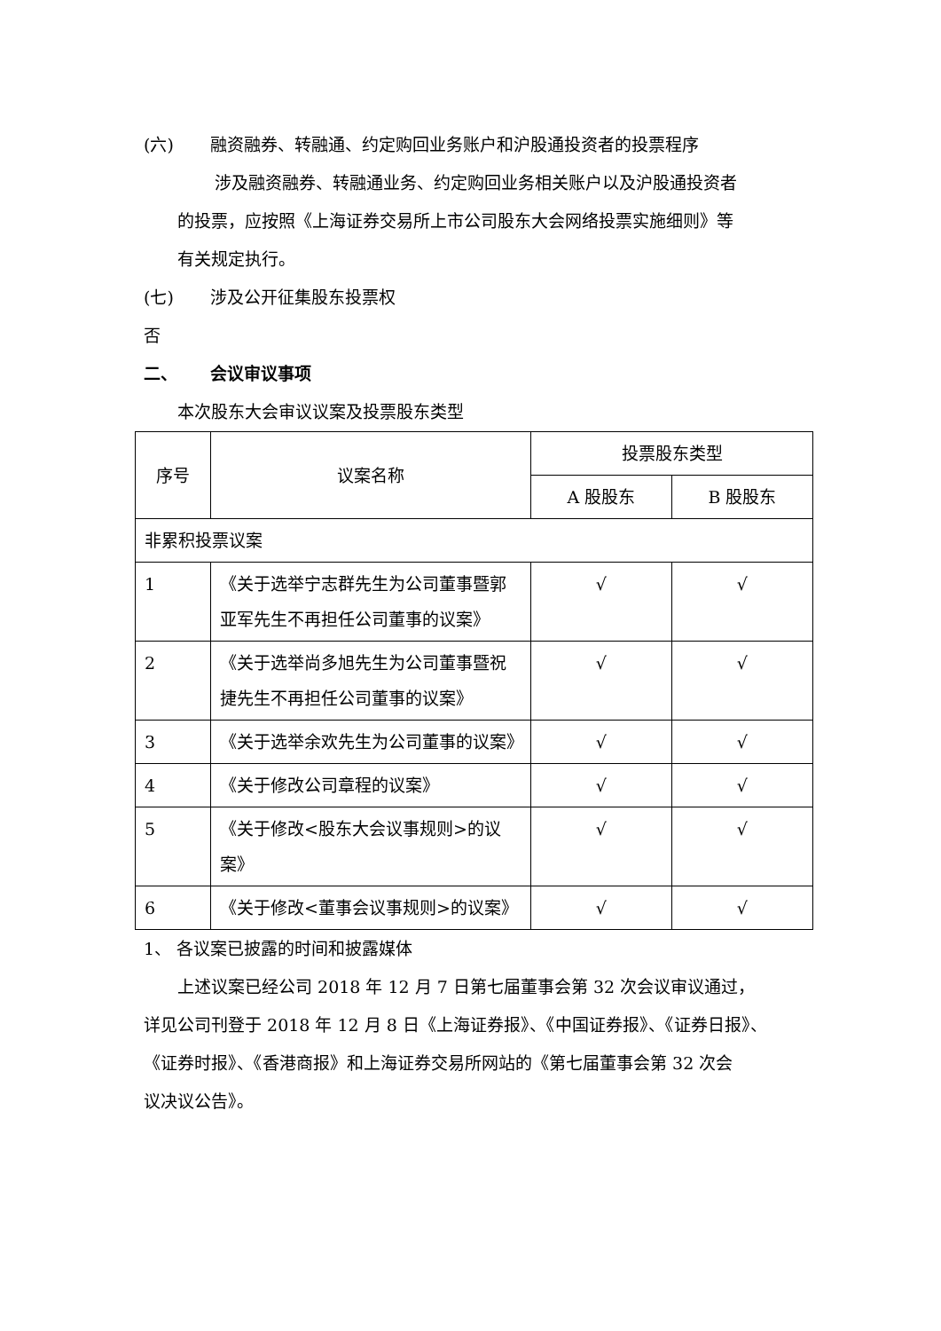(六) 融资融券、转融通、约定购回业务账户和沪股通投资者的投票程序
涉及融资融券、转融通业务、约定购回业务相关账户以及沪股通投资者
的投票，应按照《上海证券交易所上市公司股东大会网络投票实施细则》等
有关规定执行。
(七) 涉及公开征集股东投票权
否
二、 会议审议事项
本次股东大会审议议案及投票股东类型
| 序号 | 议案名称 | 投票股东类型 | |
| --- | --- | --- | --- |
| | | A 股股东 | B 股股东 |
| 非累积投票议案 | | | |
| 1 | 《关于选举宁志群先生为公司董事暨郭亚军先生不再担任公司董事的议案》 | √ | √ |
| 2 | 《关于选举尚多旭先生为公司董事暨祝捷先生不再担任公司董事的议案》 | √ | √ |
| 3 | 《关于选举余欢先生为公司董事的议案》 | √ | √ |
| 4 | 《关于修改公司章程的议案》 | √ | √ |
| 5 | 《关于修改<股东大会议事规则>的议案》 | √ | √ |
| 6 | 《关于修改<董事会议事规则>的议案》 | √ | √ |
1、 各议案已披露的时间和披露媒体
上述议案已经公司 2018 年 12 月 7 日第七届董事会第 32 次会议审议通过，
详见公司刊登于 2018 年 12 月 8 日《上海证券报》、《中国证券报》、《证券日报》、
《证券时报》、《香港商报》和上海证券交易所网站的《第七届董事会第 32 次会
议决议公告》。